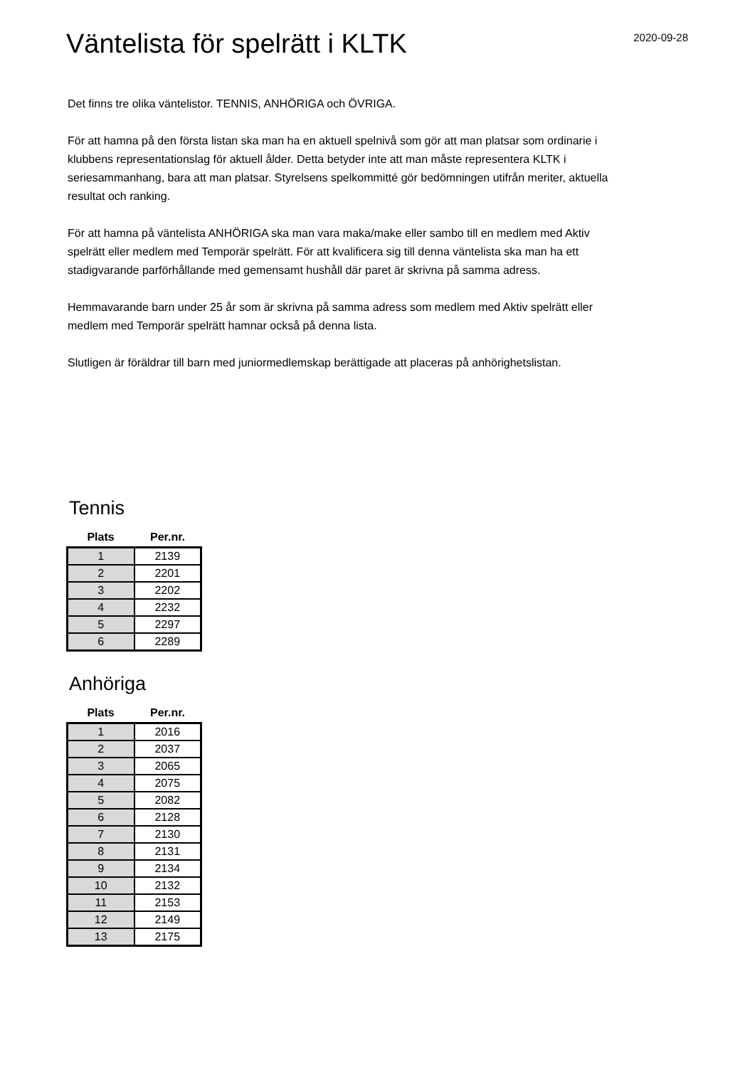2020-09-28
Väntelista för spelrätt i KLTK
Det finns tre olika väntelistor. TENNIS, ANHÖRIGA och ÖVRIGA.
För att hamna på den första listan ska man ha en aktuell spelnivå som gör att man platsar som ordinarie i klubbens representationslag för aktuell ålder. Detta betyder inte att man måste representera KLTK i seriesammanhang, bara att man platsar. Styrelsens spelkommitté gör bedömningen utifrån meriter, aktuella resultat och ranking.
För att hamna på väntelista ANHÖRIGA ska man vara maka/make eller sambo till en medlem med Aktiv spelrätt eller medlem med Temporär spelrätt. För att kvalificera sig till denna väntelista ska man ha ett stadigvarande parförhållande med gemensamt hushåll där paret är skrivna på samma adress.
Hemmavarande barn under 25 år som är skrivna på samma adress som medlem med Aktiv spelrätt eller medlem med Temporär spelrätt hamnar också på denna lista.
Slutligen är föräldrar till barn med juniormedlemskap berättigade att placeras på anhörighetslistan.
Tennis
| Plats | Per.nr. |
| --- | --- |
| 1 | 2139 |
| 2 | 2201 |
| 3 | 2202 |
| 4 | 2232 |
| 5 | 2297 |
| 6 | 2289 |
Anhöriga
| Plats | Per.nr. |
| --- | --- |
| 1 | 2016 |
| 2 | 2037 |
| 3 | 2065 |
| 4 | 2075 |
| 5 | 2082 |
| 6 | 2128 |
| 7 | 2130 |
| 8 | 2131 |
| 9 | 2134 |
| 10 | 2132 |
| 11 | 2153 |
| 12 | 2149 |
| 13 | 2175 |